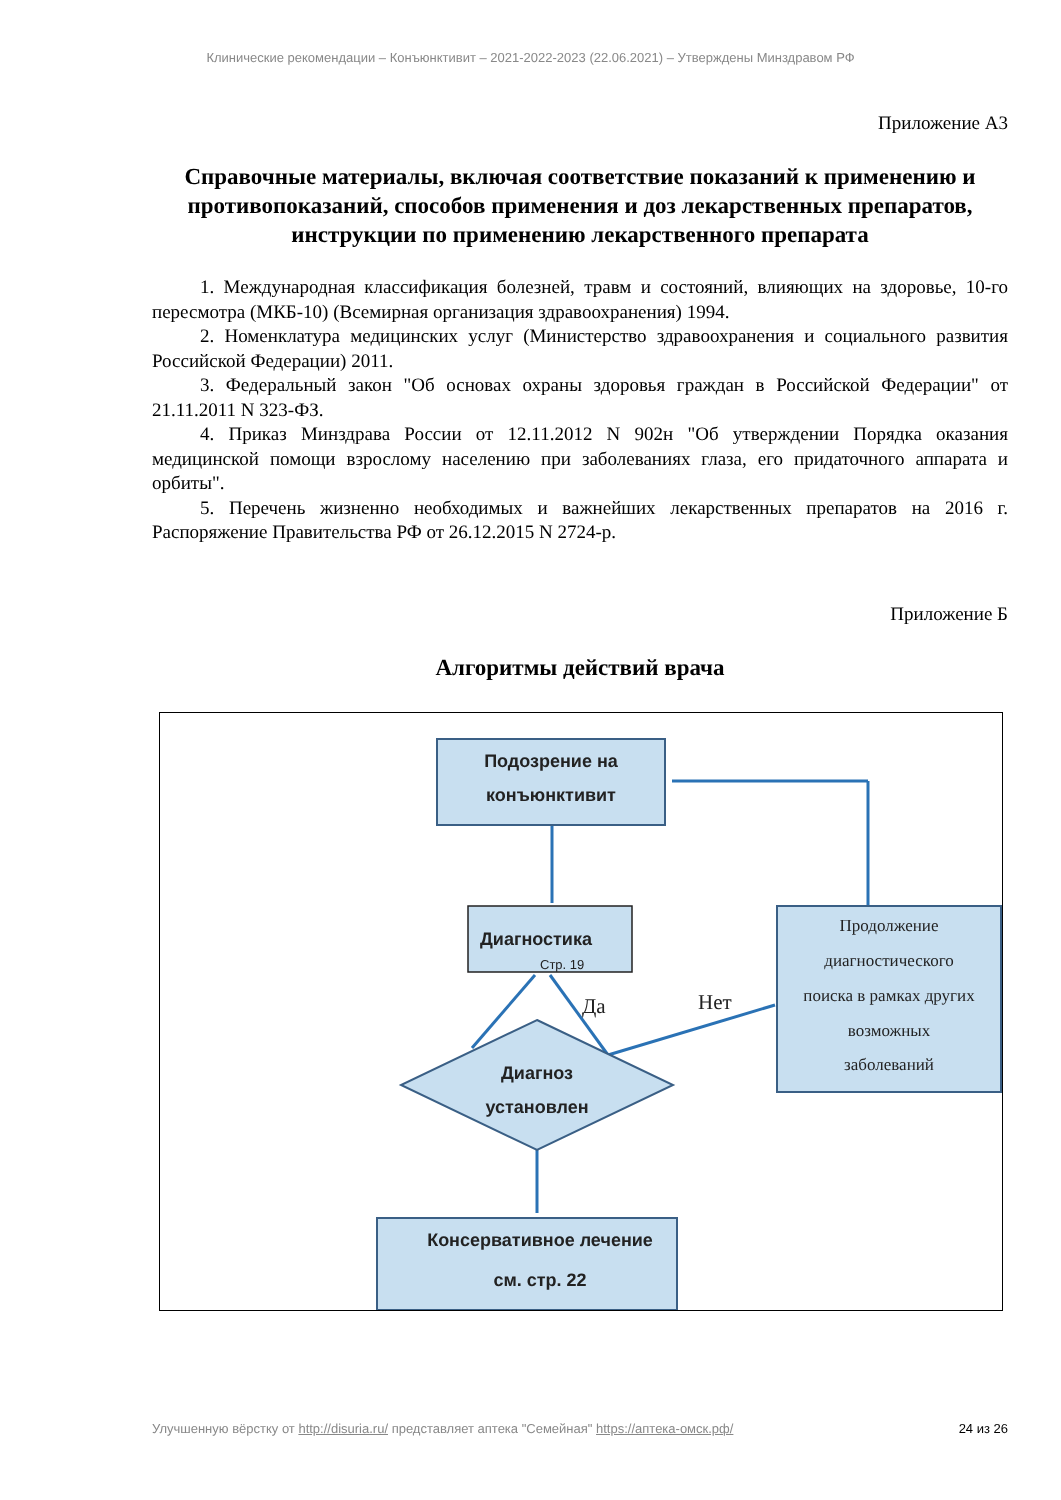Клинические рекомендации – Конъюнктивит – 2021-2022-2023 (22.06.2021) – Утверждены Минздравом РФ
Приложение А3
Справочные материалы, включая соответствие показаний к применению и противопоказаний, способов применения и доз лекарственных препаратов, инструкции по применению лекарственного препарата
1. Международная классификация болезней, травм и состояний, влияющих на здоровье, 10-го пересмотра (МКБ-10) (Всемирная организация здравоохранения) 1994.
2. Номенклатура медицинских услуг (Министерство здравоохранения и социального развития Российской Федерации) 2011.
3. Федеральный закон "Об основах охраны здоровья граждан в Российской Федерации" от 21.11.2011 N 323-ФЗ.
4. Приказ Минздрава России от 12.11.2012 N 902н "Об утверждении Порядка оказания медицинской помощи взрослому населению при заболеваниях глаза, его придаточного аппарата и орбиты".
5. Перечень жизненно необходимых и важнейших лекарственных препаратов на 2016 г. Распоряжение Правительства РФ от 26.12.2015 N 2724-р.
Приложение Б
Алгоритмы действий врача
Подозрение на
конъюнктивит
Диагностика
Стр. 19
Диагноз
установлен
Консервативное лечение
см. стр. 22
Продолжение
диагностического
поиска в рамках других
возможных
заболеваний
Да
Нет
Улучшенную вёрстку от http://disuria.ru/ представляет аптека "Семейная" https://аптека-омск.рф/ 24 из 26